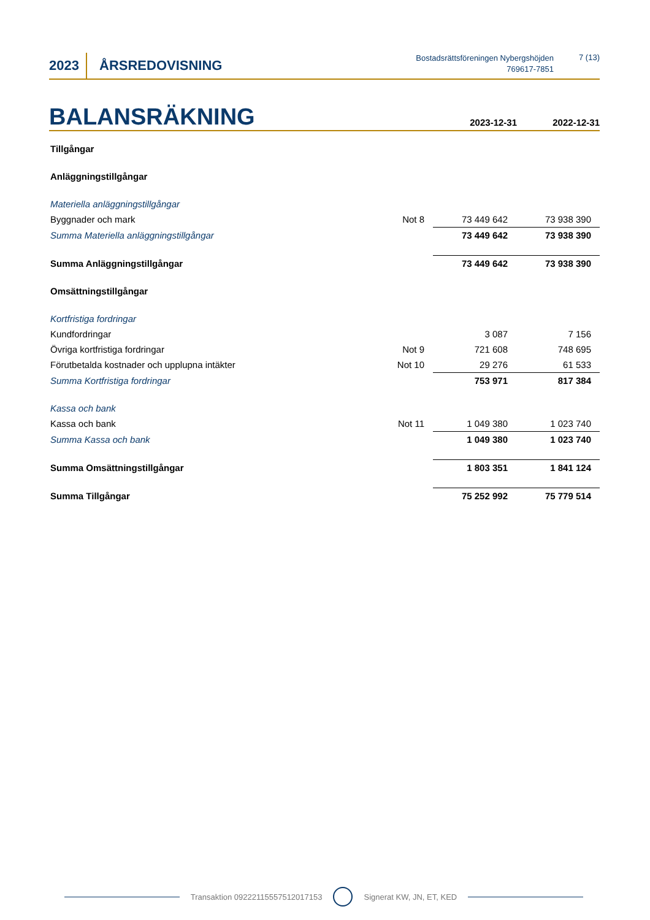2023
ÅRSREDOVISNING
Bostadsrättsföreningen Nybergshöjden
769617-7851
7 (13)
BALANSRÄKNING
2023-12-31 2022-12-31
| Tillgångar | | | |
| Anläggningstillgångar | | | |
| Materiella anläggningstillgångar | | | |
| Byggnader och mark | Not 8 | 73 449 642 | 73 938 390 |
| Summa Materiella anläggningstillgångar | | 73 449 642 | 73 938 390 |
| Summa Anläggningstillgångar | | 73 449 642 | 73 938 390 |
| Omsättningstillgångar | | | |
| Kortfristiga fordringar | | | |
| Kundfordringar | | 3 087 | 7 156 |
| Övriga kortfristiga fordringar | Not 9 | 721 608 | 748 695 |
| Förutbetalda kostnader och upplupna intäkter | Not 10 | 29 276 | 61 533 |
| Summa Kortfristiga fordringar | | 753 971 | 817 384 |
| Kassa och bank | | | |
| Kassa och bank | Not 11 | 1 049 380 | 1 023 740 |
| Summa Kassa och bank | | 1 049 380 | 1 023 740 |
| Summa Omsättningstillgångar | | 1 803 351 | 1 841 124 |
| Summa Tillgångar | | 75 252 992 | 75 779 514 |
Transaktion 09222115557512017153 Signerat KW, JN, ET, KED